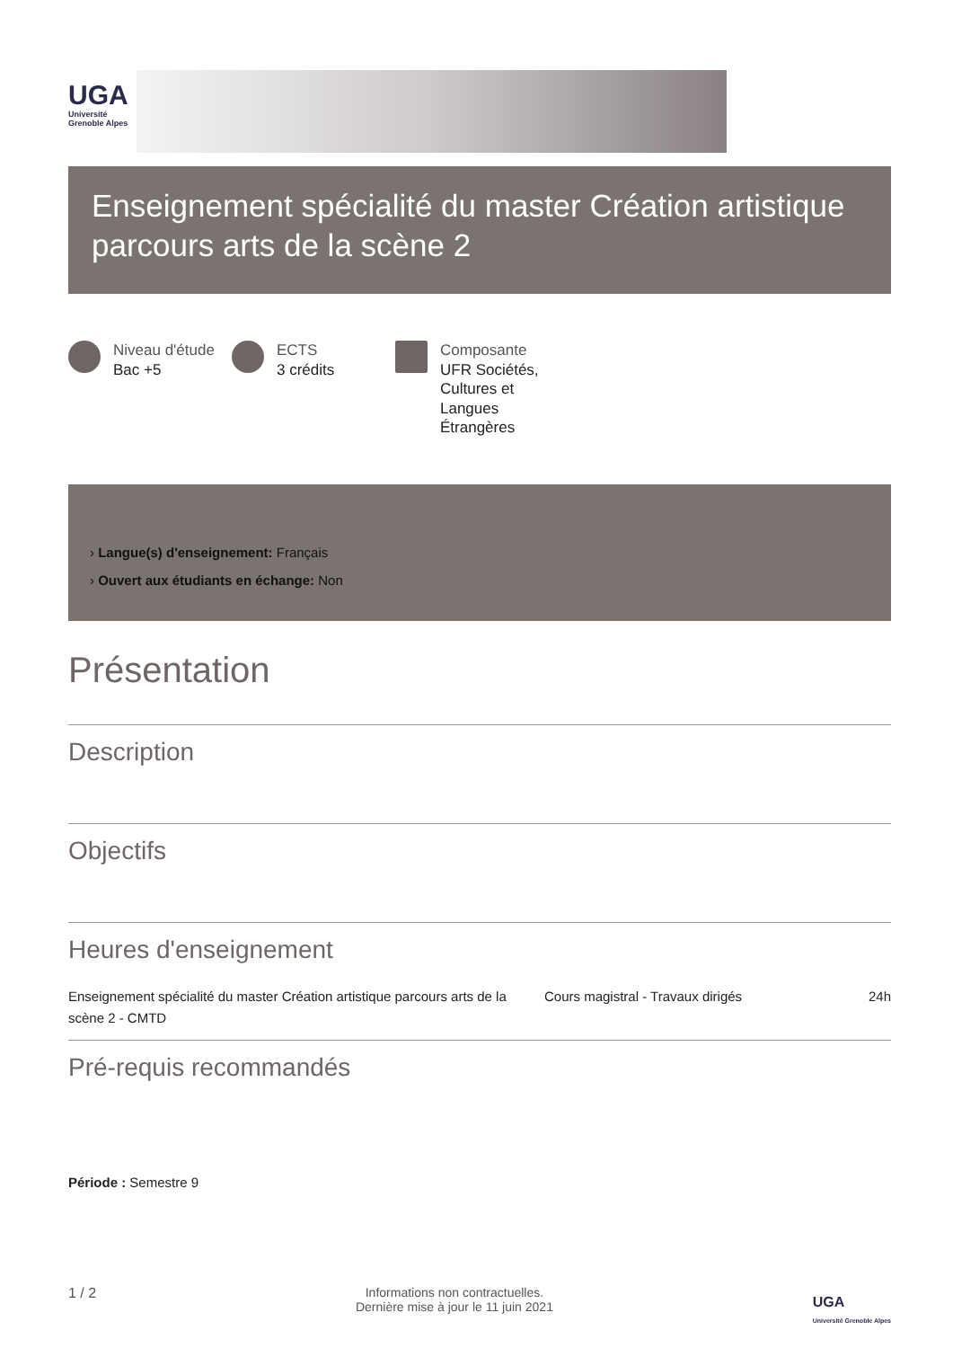UGA
Université
Grenoble Alpes
Enseignement spécialité du master Création artistique parcours arts de la scène 2
Niveau d'étude
Bac +5
ECTS
3 crédits
Composante
UFR Sociétés,
Cultures et
Langues
Étrangères
› Langue(s) d'enseignement: Français
› Ouvert aux étudiants en échange: Non
Présentation
Description
Objectifs
Heures d'enseignement
| Enseignement spécialité du master Création artistique parcours arts de la scène 2 - CMTD | Cours magistral - Travaux dirigés | 24h |
Pré-requis recommandés
Période : Semestre 9
1 / 2 Informations non contractuelles.
Dernière mise à jour le 11 juin 2021 UGA
Université Grenoble Alpes